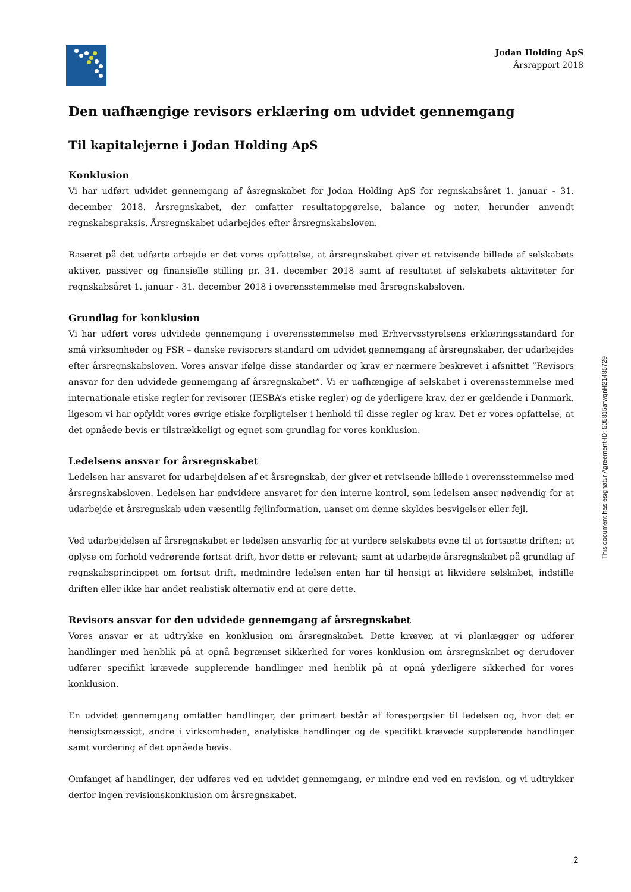Jodan Holding ApS
Årsrapport 2018
Den uafhængige revisors erklæring om udvidet gennemgang
Til kapitalejerne i Jodan Holding ApS
Konklusion
Vi har udført udvidet gennemgang af åsregnskabet for Jodan Holding ApS for regnskabsåret 1. januar - 31. december 2018. Årsregnskabet, der omfatter resultatopgørelse, balance og noter, herunder anvendt regnskabspraksis. Årsregnskabet udarbejdes efter årsregnskabsloven.
Baseret på det udførte arbejde er det vores opfattelse, at årsregnskabet giver et retvisende billede af selskabets aktiver, passiver og finansielle stilling pr. 31. december 2018 samt af resultatet af selskabets aktiviteter for regnskabsåret 1. januar - 31. december 2018 i overensstemmelse med årsregnskabsloven.
Grundlag for konklusion
Vi har udført vores udvidede gennemgang i overensstemmelse med Erhvervsstyrelsens erklæringsstandard for små virksomheder og FSR – danske revisorers standard om udvidet gennemgang af årsregnskaber, der udarbejdes efter årsregnskabsloven. Vores ansvar ifølge disse standarder og krav er nærmere beskrevet i afsnittet ”Revisors ansvar for den udvidede gennemgang af årsregnskabet”. Vi er uafhængige af selskabet i overensstemmelse med internationale etiske regler for revisorer (IESBA’s etiske regler) og de yderligere krav, der er gældende i Danmark, ligesom vi har opfyldt vores øvrige etiske forpligtelser i henhold til disse regler og krav. Det er vores opfattelse, at det opnåede bevis er tilstrækkeligt og egnet som grundlag for vores konklusion.
Ledelsens ansvar for årsregnskabet
Ledelsen har ansvaret for udarbejdelsen af et årsregnskab, der giver et retvisende billede i overensstemmelse med årsregnskabsloven. Ledelsen har endvidere ansvaret for den interne kontrol, som ledelsen anser nødvendig for at udarbejde et årsregnskab uden væsentlig fejlinformation, uanset om denne skyldes besvigelser eller fejl.
Ved udarbejdelsen af årsregnskabet er ledelsen ansvarlig for at vurdere selskabets evne til at fortsætte driften; at oplyse om forhold vedrørende fortsat drift, hvor dette er relevant; samt at udarbejde årsregnskabet på grundlag af regnskabsprincippet om fortsat drift, medmindre ledelsen enten har til hensigt at likvidere selskabet, indstille driften eller ikke har andet realistisk alternativ end at gøre dette.
Revisors ansvar for den udvidede gennemgang af årsregnskabet
Vores ansvar er at udtrykke en konklusion om årsregnskabet. Dette kræver, at vi planlægger og udfører handlinger med henblik på at opnå begrænset sikkerhed for vores konklusion om årsregnskabet og derudover udfører specifikt krævede supplerende handlinger med henblik på at opnå yderligere sikkerhed for vores konklusion.
En udvidet gennemgang omfatter handlinger, der primært består af forespørgsler til ledelsen og, hvor det er hensigtsmæssigt, andre i virksomheden, analytiske handlinger og de specifikt krævede supplerende handlinger samt vurdering af det opnåede bevis.
Omfanget af handlinger, der udføres ved en udvidet gennemgang, er mindre end ved en revision, og vi udtrykker derfor ingen revisionskonklusion om årsregnskabet.
This document has esignatur Agreement-ID: 505815afwqnH21485729
2